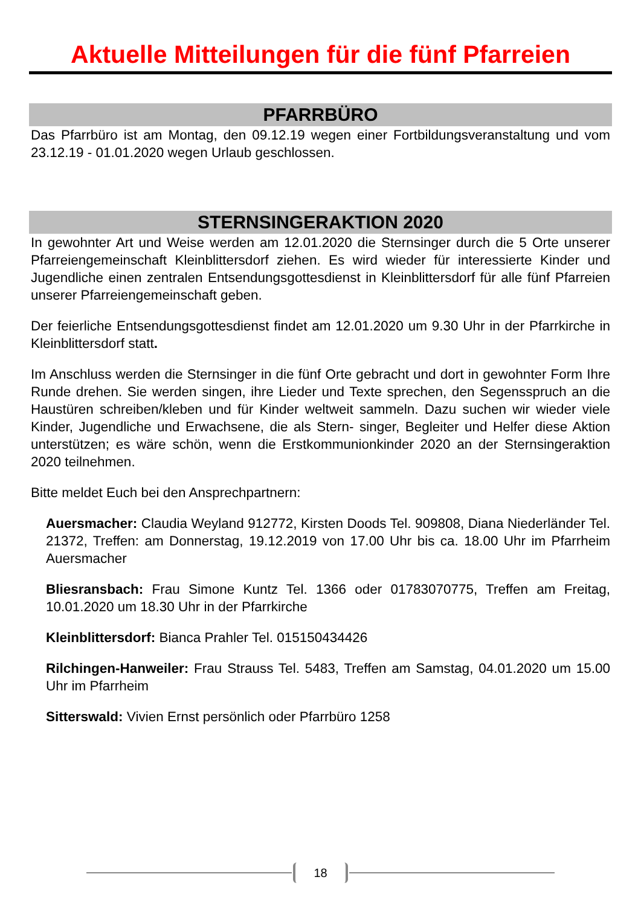Aktuelle Mitteilungen für die fünf Pfarreien
PFARRBÜRO
Das Pfarrbüro ist am Montag, den 09.12.19 wegen einer Fortbildungsveranstaltung und vom 23.12.19 - 01.01.2020 wegen Urlaub geschlossen.
STERNSINGERAKTION 2020
In gewohnter Art und Weise werden am 12.01.2020 die Sternsinger durch die 5 Orte unserer Pfarreiengemeinschaft Kleinblittersdorf ziehen. Es wird wieder für interessierte Kinder und Jugendliche einen zentralen Entsendungsgottesdienst in Kleinblittersdorf für alle fünf Pfarreien unserer Pfarreiengemeinschaft geben.
Der feierliche Entsendungsgottesdienst findet am 12.01.2020 um 9.30 Uhr in der Pfarrkirche in Kleinblittersdorf statt.
Im Anschluss werden die Sternsinger in die fünf Orte gebracht und dort in gewohnter Form Ihre Runde drehen. Sie werden singen, ihre Lieder und Texte sprechen, den Segensspruch an die Haustüren schreiben/kleben und für Kinder weltweit sammeln. Dazu suchen wir wieder viele Kinder, Jugendliche und Erwachsene, die als Stern- singer, Begleiter und Helfer diese Aktion unterstützen; es wäre schön, wenn die Erstkommunionkinder 2020 an der Sternsingeraktion 2020 teilnehmen.
Bitte meldet Euch bei den Ansprechpartnern:
Auersmacher: Claudia Weyland 912772, Kirsten Doods Tel. 909808, Diana Niederländer Tel. 21372, Treffen: am Donnerstag, 19.12.2019 von 17.00 Uhr bis ca. 18.00 Uhr im Pfarrheim Auersmacher
Bliesransbach: Frau Simone Kuntz Tel. 1366 oder 01783070775, Treffen am Freitag, 10.01.2020 um 18.30 Uhr in der Pfarrkirche
Kleinblittersdorf: Bianca Prahler Tel. 015150434426
Rilchingen-Hanweiler: Frau Strauss Tel. 5483, Treffen am Samstag, 04.01.2020 um 15.00 Uhr im Pfarrheim
Sitterswald: Vivien Ernst persönlich oder Pfarrbüro 1258
18